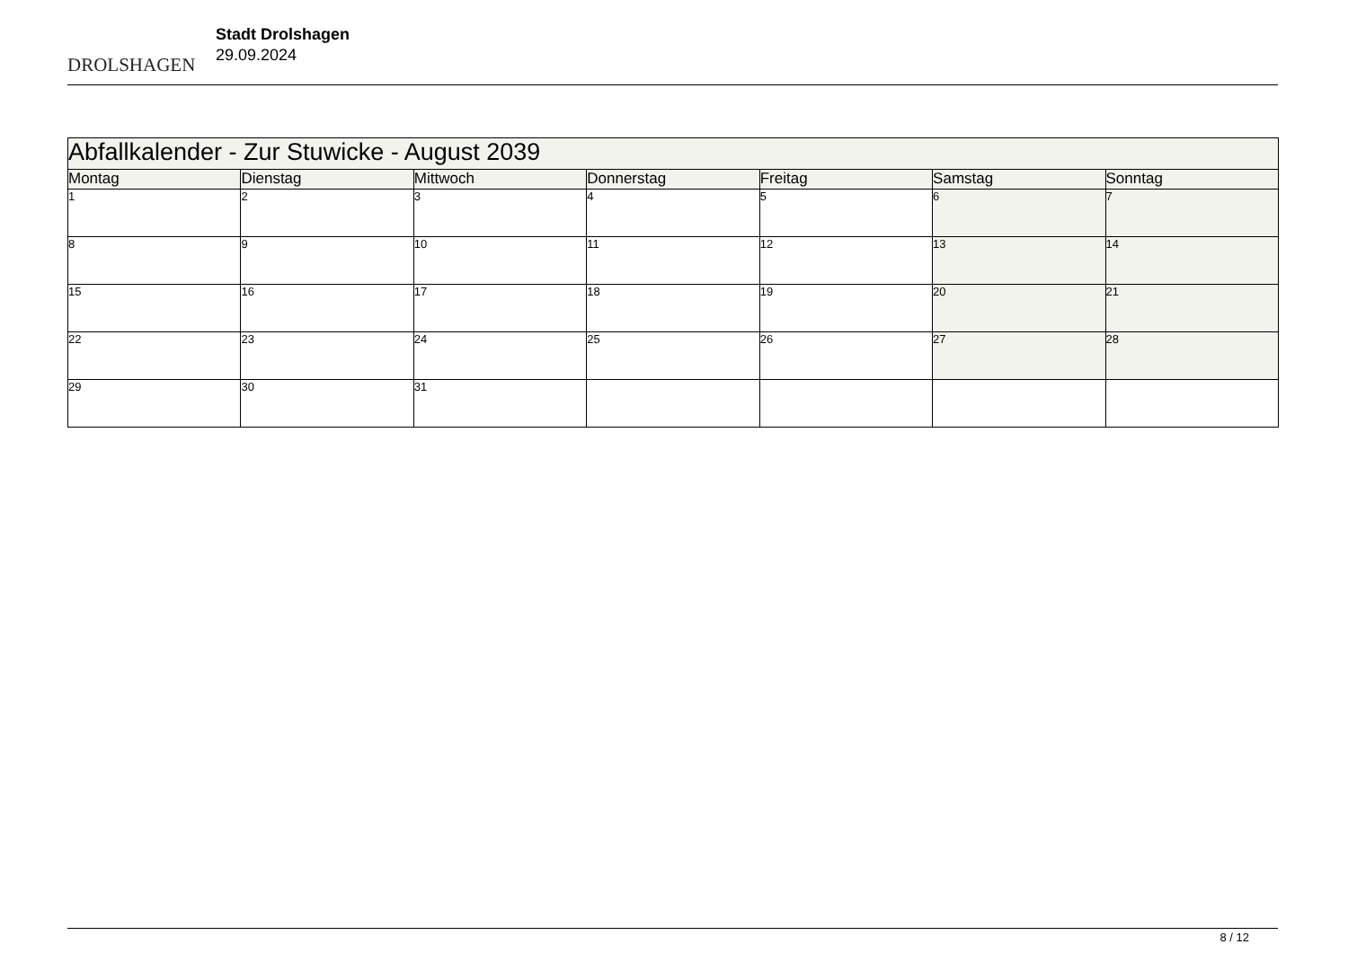DROLSHAGEN
Stadt Drolshagen
29.09.2024
| Abfallkalender - Zur Stuwicke - August 2039 | | | | | | |
| Montag | Dienstag | Mittwoch | Donnerstag | Freitag | Samstag | Sonntag |
| 1 | 2 | 3 | 4 | 5 | 6 | 7 |
| 8 | 9 | 10 | 11 | 12 | 13 | 14 |
| 15 | 16 | 17 | 18 | 19 | 20 | 21 |
| 22 | 23 | 24 | 25 | 26 | 27 | 28 |
| 29 | 30 | 31 | | | | |
8 / 12